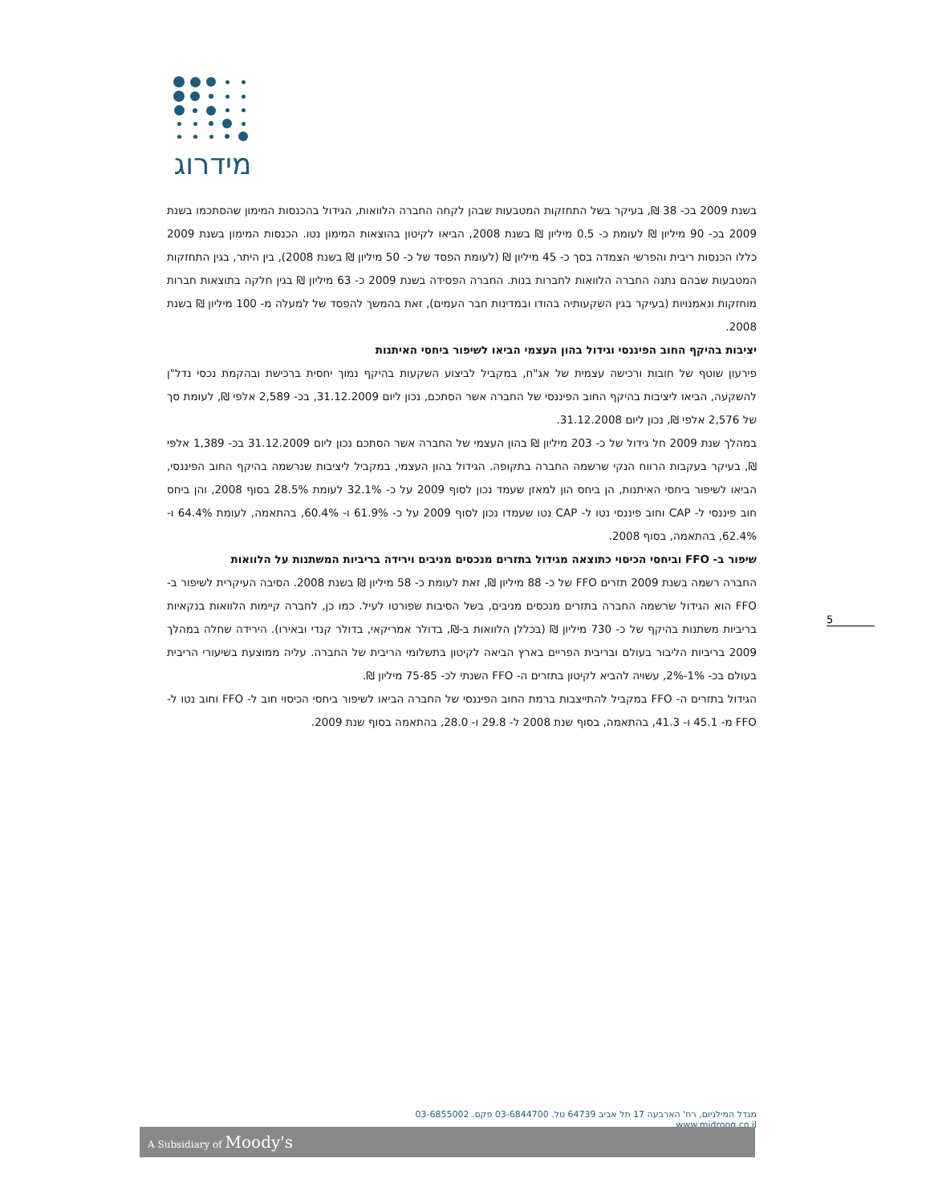מידרוג
בשנת 2009 בכ- 38 ₪, בעיקר בשל התחזקות המטבעות שבהן לקחה החברה הלוואות, הגידול בהכנסות המימון שהסתכמו בשנת 2009 בכ- 90 מיליון ₪ לעומת כ- 0.5 מיליון ₪ בשנת 2008, הביאו לקיטון בהוצאות המימון נטו. הכנסות המימון בשנת 2009 כללו הכנסות ריבית והפרשי הצמדה בסך כ- 45 מיליון ₪ (לעומת הפסד של כ- 50 מיליון ₪ בשנת 2008), בין היתר, בגין התחזקות המטבעות שבהם נתנה החברה הלוואות לחברות בנות. החברה הפסידה בשנת 2009 כ- 63 מיליון ₪ בגין חלקה בתוצאות חברות מוחזקות ונאמנויות (בעיקר בגין השקעותיה בהודו ובמדינות חבר העמים), זאת בהמשך להפסד של למעלה מ- 100 מיליון ₪ בשנת 2008.
יציבות בהיקף החוב הפיננסי וגידול בהון העצמי הביאו לשיפור ביחסי האיתנות
פירעון שוטף של חובות ורכישה עצמית של אג"ח, במקביל לביצוע השקעות בהיקף נמוך יחסית ברכישת ובהקמת נכסי נדל"ן להשקעה, הביאו ליציבות בהיקף החוב הפיננסי של החברה אשר הסתכם, נכון ליום 31.12.2009, בכ- 2,589 אלפי ₪, לעומת סך של 2,576 אלפי ₪, נכון ליום 31.12.2008.
במהלך שנת 2009 חל גידול של כ- 203 מיליון ₪ בהון העצמי של החברה אשר הסתכם נכון ליום 31.12.2009 בכ- 1,389 אלפי ₪, בעיקר בעקבות הרווח הנקי שרשמה החברה בתקופה. הגידול בהון העצמי, במקביל ליציבות שנרשמה בהיקף החוב הפיננסי, הביאו לשיפור ביחסי האיתנות, הן ביחס הון למאזן שעמד נכון לסוף 2009 על כ- 32.1% לעומת 28.5% בסוף 2008, והן ביחס חוב פיננסי ל- CAP וחוב פיננסי נטו ל- CAP נטו שעמדו נכון לסוף 2009 על כ- 61.9% ו- 60.4%, בהתאמה, לעומת 64.4% ו- 62.4%, בהתאמה, בסוף 2008.
שיפור ב- FFO וביחסי הכיסוי כתוצאה מגידול בתזרים מנכסים מניבים וירידה בריביות המשתנות על הלוואות
החברה רשמה בשנת 2009 תזרים FFO של כ- 88 מיליון ₪, זאת לעומת כ- 58 מיליון ₪ בשנת 2008. הסיבה העיקרית לשיפור ב- FFO הוא הגידול שרשמה החברה בתזרים מנכסים מניבים, בשל הסיבות שפורטו לעיל. כמו כן, לחברה קיימות הלוואות בנקאיות בריביות משתנות בהיקף של כ- 730 מיליון ₪ (בכללן הלוואות ב-₪, בדולר אמריקאי, בדולר קנדי ובאירו). הירידה שחלה במהלך 2009 בריביות הליבור בעולם ובריבית הפריים בארץ הביאה לקיטון בתשלומי הריבית של החברה. עליה ממוצעת בשיעורי הריבית בעולם בכ- 1%-2%, עשויה להביא לקיטון בתזרים ה- FFO השנתי לכ- 75-85 מיליון ₪.
הגידול בתזרים ה- FFO במקביל להתייצבות ברמת החוב הפיננסי של החברה הביאו לשיפור ביחסי הכיסוי חוב ל- FFO וחוב נטו ל- FFO מ- 45.1 ו- 41.3, בהתאמה, בסוף שנת 2008 ל- 29.8 ו- 28.0, בהתאמה בסוף שנת 2009.
5
מגדל המילניום, רח' הארבעה 17 תל אביב 64739 טל. 03-6844700 פקס. 03-6855002 www.midroog.co.il
A Subsidiary of Moody's